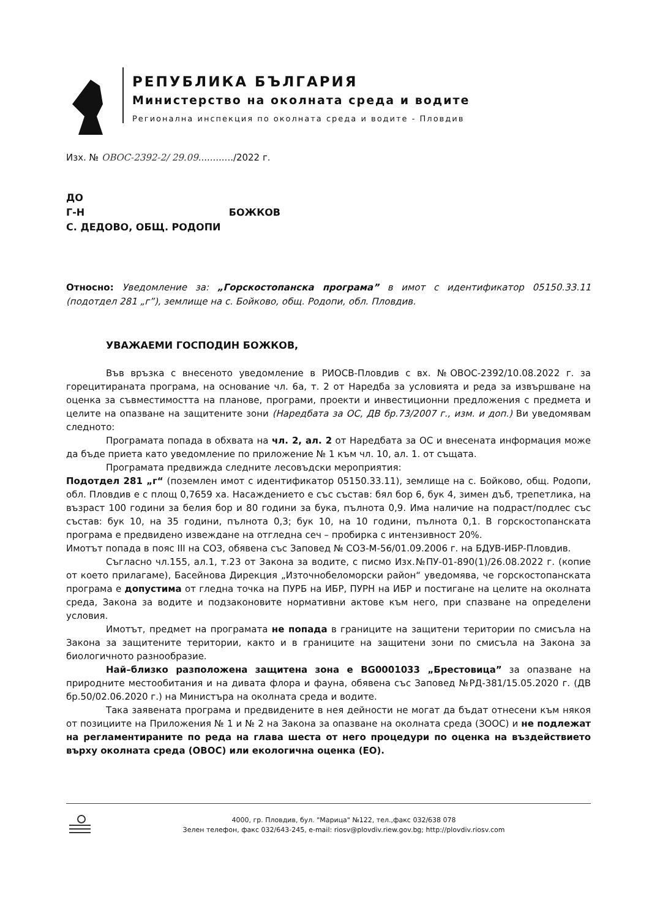РЕПУБЛИКА БЪЛГАРИЯ
Министерство на околната среда и водите
Регионална инспекция по околната среда и водите - Пловдив
Изх. № ОВОС-2392-2/ 29.09............/2022 г.
ДО
Г-Н БОЖКОВ
С. ДЕДОВО, ОБЩ. РОДОПИ
Относно: Уведомление за: „Горскостопанска програма” в имот с идентификатор 05150.33.11 (подотдел 281 „г”), землище на с. Бойково, общ. Родопи, обл. Пловдив.
УВАЖАЕМИ ГОСПОДИН БОЖКОВ,
Във връзка с внесеното уведомление в РИОСВ-Пловдив с вх. №ОВОС-2392/10.08.2022 г. за горецитираната програма, на основание чл. 6а, т. 2 от Наредба за условията и реда за извършване на оценка за съвместимостта на планове, програми, проекти и инвестиционни предложения с предмета и целите на опазване на защитените зони (Наредбата за ОС, ДВ бр.73/2007 г., изм. и доп.) Ви уведомявам следното:
Програмата попада в обхвата на чл. 2, ал. 2 от Наредбата за ОС и внесената информация може да бъде приета като уведомление по приложение № 1 към чл. 10, ал. 1. от същата.
Програмата предвижда следните лесовъдски мероприятия:
Подотдел 281 „г“ (поземлен имот с идентификатор 05150.33.11), землище на с. Бойково, общ. Родопи, обл. Пловдив е с площ 0,7659 ха. Насаждението е със състав: бял бор 6, бук 4, зимен дъб, трепетлика, на възраст 100 години за белия бор и 80 години за бука, пълнота 0,9. Има наличие на подраст/подлес със състав: бук 10, на 35 години, пълнота 0,3; бук 10, на 10 години, пълнота 0,1. В горскостопанската програма е предвидено извеждане на отгледна сеч – пробирка с интензивност 20%.
Имотът попада в пояс III на СОЗ, обявена със Заповед № СОЗ-М-56/01.09.2006 г. на БДУВ-ИБР-Пловдив.
Съгласно чл.155, ал.1, т.23 от Закона за водите, с писмо Изх.№ПУ-01-890(1)/26.08.2022 г. (копие от което прилагаме), Басейнова Дирекция „Източнобеломорски район“ уведомява, че горскостопанската програма е допустима от гледна точка на ПУРБ на ИБР, ПУРН на ИБР и постигане на целите на околната среда, Закона за водите и подзаконовите нормативни актове към него, при спазване на определени условия.
Имотът, предмет на програмата не попада в границите на защитени територии по смисъла на Закона за защитените територии, както и в границите на защитени зони по смисъла на Закона за биологичното разнообразие.
Най–близко разположена защитена зона е BG0001033 „Брестовица” за опазване на природните местообитания и на дивата флора и фауна, обявена със Заповед №РД-381/15.05.2020 г. (ДВ бр.50/02.06.2020 г.) на Министъра на околната среда и водите.
Така заявената програма и предвидените в нея дейности не могат да бъдат отнесени към някоя от позициите на Приложения № 1 и № 2 на Закона за опазване на околната среда (ЗООС) и не подлежат на регламентираните по реда на глава шеста от него процедури по оценка на въздействието върху околната среда (ОВОС) или екологична оценка (ЕО).
4000, гр. Пловдив, бул. "Марица" №122, тел.,факс 032/638 078
Зелен телефон, факс 032/643-245, e-mail: riosv@plovdiv.riew.gov.bg; http://plovdiv.riosv.com